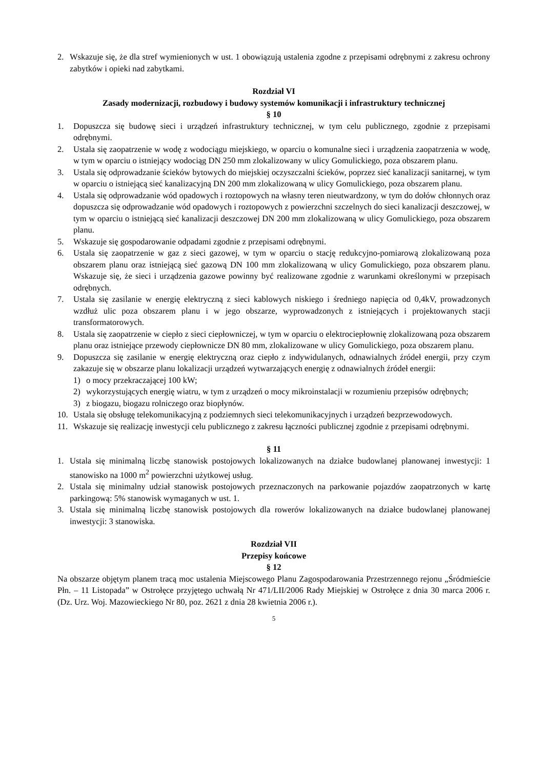2. Wskazuje się, że dla stref wymienionych w ust. 1 obowiązują ustalenia zgodne z przepisami odrębnymi z zakresu ochrony zabytków i opieki nad zabytkami.
Rozdział VI
Zasady modernizacji, rozbudowy i budowy systemów komunikacji i infrastruktury technicznej
§ 10
1. Dopuszcza się budowę sieci i urządzeń infrastruktury technicznej, w tym celu publicznego, zgodnie z przepisami odrębnymi.
2. Ustala się zaopatrzenie w wodę z wodociągu miejskiego, w oparciu o komunalne sieci i urządzenia zaopatrzenia w wodę, w tym w oparciu o istniejący wodociąg DN 250 mm zlokalizowany w ulicy Gomulickiego, poza obszarem planu.
3. Ustala się odprowadzanie ścieków bytowych do miejskiej oczyszczalni ścieków, poprzez sieć kanalizacji sanitarnej, w tym w oparciu o istniejącą sieć kanalizacyjną DN 200 mm zlokalizowaną w ulicy Gomulickiego, poza obszarem planu.
4. Ustala się odprowadzanie wód opadowych i roztopowych na własny teren nieutwardzony, w tym do dołów chłonnych oraz dopuszcza się odprowadzanie wód opadowych i roztopowych z powierzchni szczelnych do sieci kanalizacji deszczowej, w tym w oparciu o istniejącą sieć kanalizacji deszczowej DN 200 mm zlokalizowaną w ulicy Gomulickiego, poza obszarem planu.
5. Wskazuje się gospodarowanie odpadami zgodnie z przepisami odrębnymi.
6. Ustala się zaopatrzenie w gaz z sieci gazowej, w tym w oparciu o stację redukcyjno-pomiarową zlokalizowaną poza obszarem planu oraz istniejącą sieć gazową DN 100 mm zlokalizowaną w ulicy Gomulickiego, poza obszarem planu. Wskazuje się, że sieci i urządzenia gazowe powinny być realizowane zgodnie z warunkami określonymi w przepisach odrębnych.
7. Ustala się zasilanie w energię elektryczną z sieci kablowych niskiego i średniego napięcia od 0,4kV, prowadzonych wzdłuż ulic poza obszarem planu i w jego obszarze, wyprowadzonych z istniejących i projektowanych stacji transformatorowych.
8. Ustala się zaopatrzenie w ciepło z sieci ciepłowniczej, w tym w oparciu o elektrociepłownię zlokalizowaną poza obszarem planu oraz istniejące przewody ciepłownicze DN 80 mm, zlokalizowane w ulicy Gomulickiego, poza obszarem planu.
9. Dopuszcza się zasilanie w energię elektryczną oraz ciepło z indywidulanych, odnawialnych źródeł energii, przy czym zakazuje się w obszarze planu lokalizacji urządzeń wytwarzających energię z odnawialnych źródeł energii:
1) o mocy przekraczającej 100 kW;
2) wykorzystujących energię wiatru, w tym z urządzeń o mocy mikroinstalacji w rozumieniu przepisów odrębnych;
3) z biogazu, biogazu rolniczego oraz biopłynów.
10. Ustala się obsługę telekomunikacyjną z podziemnych sieci telekomunikacyjnych i urządzeń bezprzewodowych.
11. Wskazuje się realizację inwestycji celu publicznego z zakresu łączności publicznej zgodnie z przepisami odrębnymi.
§ 11
1. Ustala się minimalną liczbę stanowisk postojowych lokalizowanych na działce budowlanej planowanej inwestycji: 1 stanowisko na 1000 m<sup>2</sup> powierzchni użytkowej usług.
2. Ustala się minimalny udział stanowisk postojowych przeznaczonych na parkowanie pojazdów zaopatrzonych w kartę parkingową: 5% stanowisk wymaganych w ust. 1.
3. Ustala się minimalną liczbę stanowisk postojowych dla rowerów lokalizowanych na działce budowlanej planowanej inwestycji: 3 stanowiska.
Rozdział VII
Przepisy końcowe
§ 12
Na obszarze objętym planem tracą moc ustalenia Miejscowego Planu Zagospodarowania Przestrzennego rejonu „Śródmieście Płn. – 11 Listopada” w Ostrołęce przyjętego uchwałą Nr 471/LII/2006 Rady Miejskiej w Ostrołęce z dnia 30 marca 2006 r. (Dz. Urz. Woj. Mazowieckiego Nr 80, poz. 2621 z dnia 28 kwietnia 2006 r.).
5